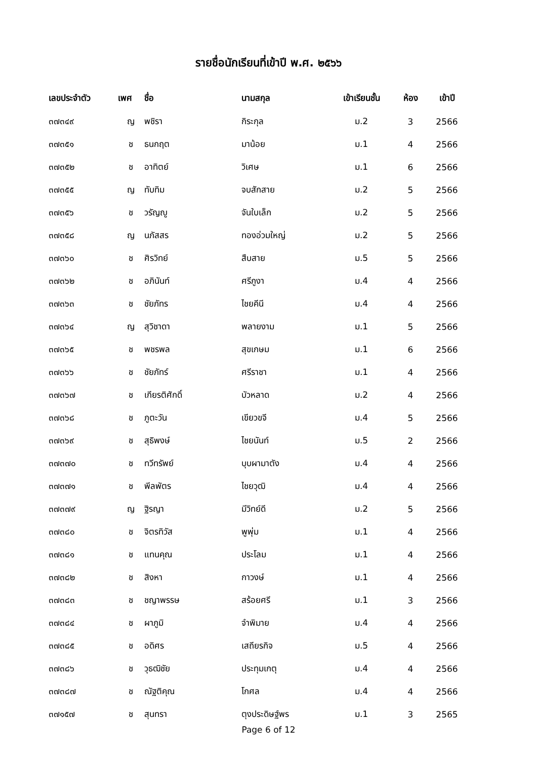รายชื่อนักเรียนที่เข้าปี พ.ศ. ๒๕๖๖
| เลขประจำตัว | เพศ | ชื่อ | นามสกุล | เข้าเรียนชั้น | ห้อง | เข้าปี |
| --- | --- | --- | --- | --- | --- | --- |
| ๓๗๓๔๙ | ญ | พชิรา | กิระกุล | ม.2 | 3 | 2566 |
| ๓๗๓๕๑ | ช | ธนกฤต | มาน้อย | ม.1 | 4 | 2566 |
| ๓๗๓๕๒ | ช | อาทิตย์ | วิเศษ | ม.1 | 6 | 2566 |
| ๓๗๓๕๕ | ญ | ทับทิม | จบสักสาย | ม.2 | 5 | 2566 |
| ๓๗๓๕๖ | ช | วรัญญู | จันใบเล็ก | ม.2 | 5 | 2566 |
| ๓๗๓๕๘ | ญ | นภัสสร | ทองอ่วมใหญ่ | ม.2 | 5 | 2566 |
| ๓๗๓๖๐ | ช | ศิรวิทย์ | สืบสาย | ม.5 | 5 | 2566 |
| ๓๗๓๖๒ | ช | อภินันท์ | ศรีภูงา | ม.4 | 4 | 2566 |
| ๓๗๓๖๓ | ช | ชัยภัทร | ไชยคีนี | ม.4 | 4 | 2566 |
| ๓๗๓๖๔ | ญ | สุวิชาดา | พลายงาม | ม.1 | 5 | 2566 |
| ๓๗๓๖๕ | ช | พชรพล | สุขเกษม | ม.1 | 6 | 2566 |
| ๓๗๓๖๖ | ช | ชัยภัทร์ | ศรีราชา | ม.1 | 4 | 2566 |
| ๓๗๓๖๗ | ช | เกียรติศักดิ์ | บัวหลาด | ม.2 | 4 | 2566 |
| ๓๗๓๖๘ | ช | ภูตะวัน | เขียวขจี | ม.4 | 5 | 2566 |
| ๓๗๓๖๙ | ช | สุธิพงษ์ | ไชยนันท์ | ม.5 | 2 | 2566 |
| ๓๗๓๗๐ | ช | ทวีทรัพย์ | บุบผามาตัง | ม.4 | 4 | 2566 |
| ๓๗๓๗๑ | ช | พีลพัตร | ไชยวุฒิ | ม.4 | 4 | 2566 |
| ๓๗๓๗๙ | ญ | ฐิรญา | มีวิทย์ดี | ม.2 | 5 | 2566 |
| ๓๗๓๘๐ | ช | จิตรทิวัส | พูพุ่ม | ม.1 | 4 | 2566 |
| ๓๗๓๘๑ | ช | แทนคุณ | ประโลม | ม.1 | 4 | 2566 |
| ๓๗๓๘๒ | ช | สิงหา | กาวงษ์ | ม.1 | 4 | 2566 |
| ๓๗๓๘๓ | ช | ชญาพรรษ | สร้อยศรี | ม.1 | 3 | 2566 |
| ๓๗๓๘๔ | ช | ผาภูมิ | จำพิมาย | ม.4 | 4 | 2566 |
| ๓๗๓๘๕ | ช | อดิศร | เสถียรกิจ | ม.5 | 4 | 2566 |
| ๓๗๓๘๖ | ช | วุธฒิชัย | ประทุมเกตุ | ม.4 | 4 | 2566 |
| ๓๗๓๘๗ | ช | ณัฐติคุณ | โกศล | ม.4 | 4 | 2566 |
| ๓๗๑๕๗ | ช | สุนทรา | ตุงประดิษฐ์พร | ม.1 | 3 | 2565 |
Page 6 of 12